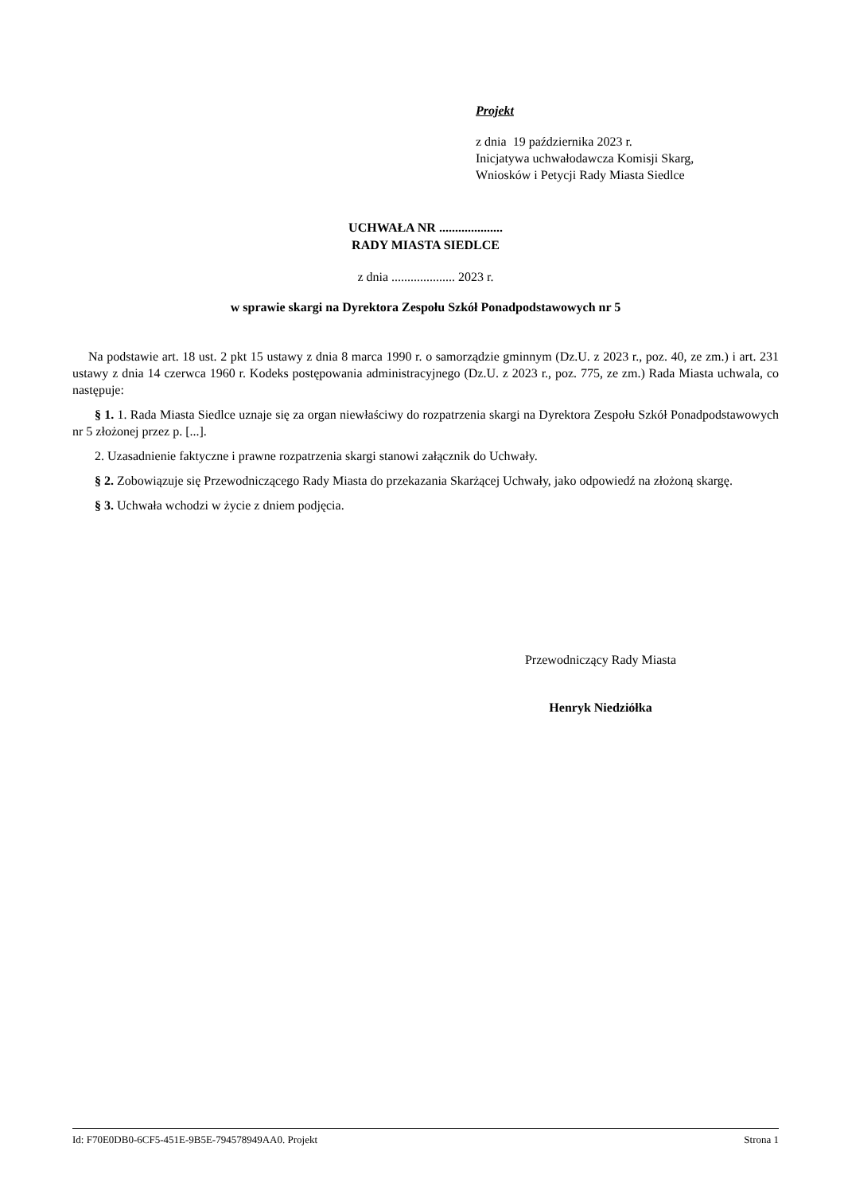Projekt
z dnia 19 października 2023 r.
Inicjatywa uchwałodawcza Komisji Skarg,
Wniosków i Petycji Rady Miasta Siedlce
UCHWAŁA NR ....................
RADY MIASTA SIEDLCE
z dnia .................... 2023 r.
w sprawie skargi na Dyrektora Zespołu Szkół Ponadpodstawowych nr 5
Na podstawie art. 18 ust. 2 pkt 15 ustawy z dnia 8 marca 1990 r. o samorządzie gminnym (Dz.U. z 2023 r., poz. 40, ze zm.) i art. 231 ustawy z dnia 14 czerwca 1960 r. Kodeks postępowania administracyjnego (Dz.U. z 2023 r., poz. 775, ze zm.) Rada Miasta uchwala, co następuje:
§ 1. 1. Rada Miasta Siedlce uznaje się za organ niewłaściwy do rozpatrzenia skargi na Dyrektora Zespołu Szkół Ponadpodstawowych nr 5 złożonej przez p. [...].
2. Uzasadnienie faktyczne i prawne rozpatrzenia skargi stanowi załącznik do Uchwały.
§ 2. Zobowiązuje się Przewodniczącego Rady Miasta do przekazania Skarżącej Uchwały, jako odpowiedź na złożoną skargę.
§ 3. Uchwała wchodzi w życie z dniem podjęcia.
Przewodniczący Rady Miasta
Henryk Niedziółka
Id: F70E0DB0-6CF5-451E-9B5E-794578949AA0. Projekt Strona 1